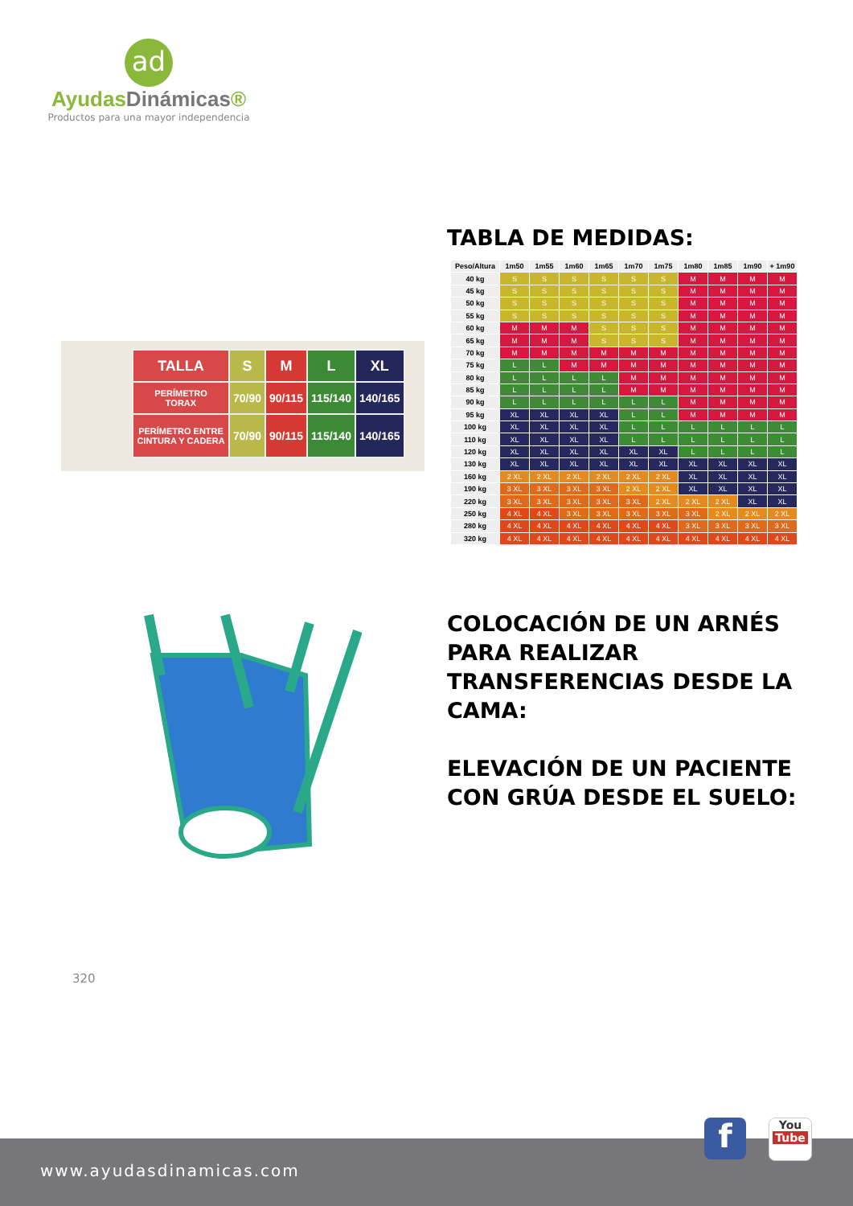ad
AyudasDinámicas®
Productos para una mayor independencia
TABLA DE MEDIDAS:
| TALLA | S | M | L | XL |
| PERÍMETRO TORAX | 70/90 | 90/115 | 115/140 | 140/165 |
| PERÍMETRO ENTRE CINTURA Y CADERA | 70/90 | 90/115 | 115/140 | 140/165 |
| Peso/Altura | 1m50 | 1m55 | 1m60 | 1m65 | 1m70 | 1m75 | 1m80 | 1m85 | 1m90 | + 1m90 |
| --- | --- | --- | --- | --- | --- | --- | --- | --- | --- | --- |
| 40 kg | S | S | S | S | S | S | M | M | M | M |
| 45 kg | S | S | S | S | S | S | M | M | M | M |
| 50 kg | S | S | S | S | S | S | M | M | M | M |
| 55 kg | S | S | S | S | S | S | M | M | M | M |
| 60 kg | M | M | M | S | S | S | M | M | M | M |
| 65 kg | M | M | M | S | S | S | M | M | M | M |
| 70 kg | M | M | M | M | M | M | M | M | M | M |
| 75 kg | L | L | M | M | M | M | M | M | M | M |
| 80 kg | L | L | L | L | M | M | M | M | M | M |
| 85 kg | L | L | L | L | M | M | M | M | M | M |
| 90 kg | L | L | L | L | L | L | M | M | M | M |
| 95 kg | XL | XL | XL | XL | L | L | M | M | M | M |
| 100 kg | XL | XL | XL | XL | L | L | L | L | L | L |
| 110 kg | XL | XL | XL | XL | L | L | L | L | L | L |
| 120 kg | XL | XL | XL | XL | XL | XL | L | L | L | L |
| 130 kg | XL | XL | XL | XL | XL | XL | XL | XL | XL | XL |
| 160 kg | 2 XL | 2 XL | 2 XL | 2 XL | 2 XL | 2 XL | XL | XL | XL | XL |
| 190 kg | 3 XL | 3 XL | 3 XL | 3 XL | 2 XL | 2 XL | XL | XL | XL | XL |
| 220 kg | 3 XL | 3 XL | 3 XL | 3 XL | 3 XL | 2 XL | 2 XL | 2 XL | XL | XL |
| 250 kg | 4 XL | 4 XL | 3 XL | 3 XL | 3 XL | 3 XL | 3 XL | 2 XL | 2 XL | 2 XL |
| 280 kg | 4 XL | 4 XL | 4 XL | 4 XL | 4 XL | 4 XL | 3 XL | 3 XL | 3 XL | 3 XL |
| 320 kg | 4 XL | 4 XL | 4 XL | 4 XL | 4 XL | 4 XL | 4 XL | 4 XL | 4 XL | 4 XL |
COLOCACIÓN DE UN ARNÉS
PARA REALIZAR
TRANSFERENCIAS DESDE LA
CAMA:
ELEVACIÓN DE UN PACIENTE
CON GRÚA DESDE EL SUELO:
320
www.ayudasdinamicas.com f
You
Tube